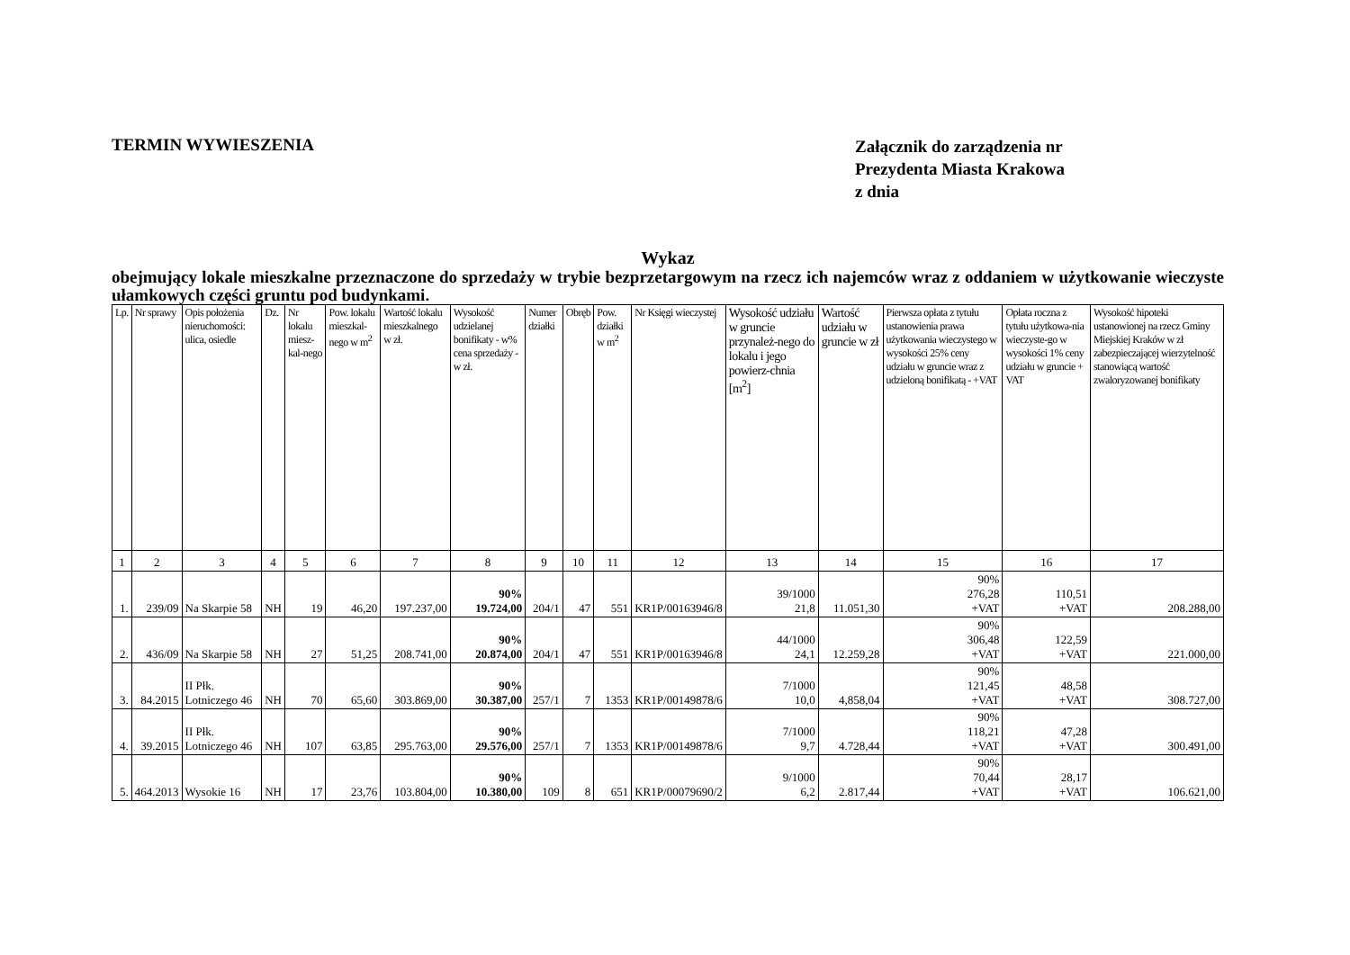TERMIN WYWIESZENIA
Załącznik do zarządzenia nr
Prezydenta Miasta Krakowa
z dnia
Wykaz
obejmujący lokale mieszkalne przeznaczone do sprzedaży w trybie bezprzetargowym na rzecz ich najemców wraz z oddaniem w użytkowanie wieczyste ułamkowych części gruntu pod budynkami.
| Lp. | Nr sprawy | Opis położenia nieruchomości: ulica, osiedle | Dz. | Nr lokalu miesz-kal-nego | Pow. lokalu mieszkal-nego w m<sup>2</sup> | Wartość lokalu mieszkalnego w zł. | Wysokość udzielanej bonifikaty - w% cena sprzedaży - w zł. | Numer działki | Obręb | Pow. działki w m<sup>2</sup> | Nr Księgi wieczystej | Wysokość udziału w gruncie przynależ-nego do lokalu i jego powierz-chnia [m<sup>2</sup>] | Wartość udziału w gruncie w zł | Pierwsza opłata z tytułu ustanowienia prawa użytkowania wieczystego w wysokości 25% ceny udziału w gruncie wraz z udzieloną bonifikatą - +VAT | Opłata roczna z tytułu użytkowa-nia wieczyste-go w wysokości 1% ceny udziału w gruncie + VAT | Wysokość hipoteki ustanowionej na rzecz Gminy Miejskiej Kraków w zł zabezpieczającej wierzytelność stanowiącą wartość zwaloryzowanej bonifikaty |
| --- | --- | --- | --- | --- | --- | --- | --- | --- | --- | --- | --- | --- | --- | --- | --- | --- |
| 1 | 2 | 3 | 4 | 5 | 6 | 7 | 8 | 9 | 10 | 11 | 12 | 13 | 14 | 15 | 16 | 17 |
| 1. | 239/09 | Na Skarpie 58 | NH | 19 | 46,20 | 197.237,00 | 90% 19.724,00 | 204/1 | 47 | 551 | KR1P/00163946/8 | 39/1000 21,8 | 11.051,30 | 90% 276,28 +VAT | 110,51 +VAT | 208.288,00 |
| 2. | 436/09 | Na Skarpie 58 | NH | 27 | 51,25 | 208.741,00 | 90% 20.874,00 | 204/1 | 47 | 551 | KR1P/00163946/8 | 44/1000 24,1 | 12.259,28 | 90% 306,48 +VAT | 122,59 +VAT | 221.000,00 |
| 3. | 84.2015 | II Płk. Lotniczego 46 | NH | 70 | 65,60 | 303.869,00 | 90% 30.387,00 | 257/1 | 7 | 1353 | KR1P/00149878/6 | 7/1000 10,0 | 4,858,04 | 90% 121,45 +VAT | 48,58 +VAT | 308.727,00 |
| 4. | 39.2015 | II Płk. Lotniczego 46 | NH | 107 | 63,85 | 295.763,00 | 90% 29.576,00 | 257/1 | 7 | 1353 | KR1P/00149878/6 | 7/1000 9,7 | 4.728,44 | 90% 118,21 +VAT | 47,28 +VAT | 300.491,00 |
| 5. | 464.2013 | Wysokie 16 | NH | 17 | 23,76 | 103.804,00 | 90% 10.380,00 | 109 | 8 | 651 | KR1P/00079690/2 | 9/1000 6,2 | 2.817,44 | 90% 70,44 +VAT | 28,17 +VAT | 106.621,00 |